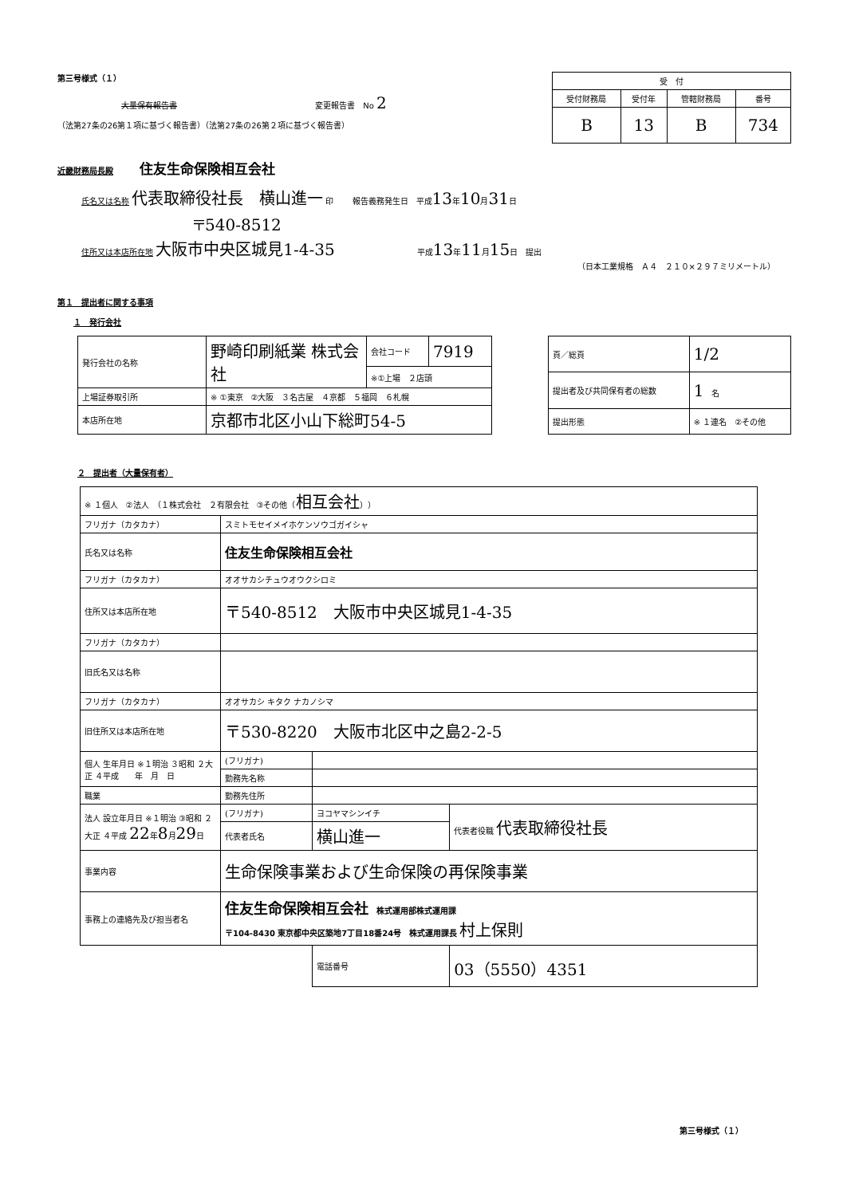第三号様式（１）
大量保有報告書 変更報告書　No 2
（法第27条の26第１項に基づく報告書）（法第27条の26第２項に基づく報告書）
| 受 付 | | | |
| --- | --- | --- | --- |
| 受付財務局 | 受付年 | 管轄財務局 | 番号 |
| B | 13 | B | 734 |
近畿財務局長殿 住友生命保険相互会社
氏名又は名称 代表取締役社長　横山進一 印 報告義務発生日　平成13年10月31日
〒540-8512
住所又は本店所在地 大阪市中央区城見1-4-35 平成13年11月15日　提出
（日本工業規格　Ａ４　２１０×２９７ミリメートル）
第１　提出者に関する事項
１　発行会社
| 発行会社の名称 | 野崎印刷紙業 株式会社 | 会社コード | 7919 |
| | | ※①上場 ２店頭 | |
| 上場証券取引所 | ※ ①東京 ②大阪 ３名古屋 ４京都 ５福岡 ６札幌 | | |
| 本店所在地 | 京都市北区小山下総町54-5 | | |
| 頁／総頁 | 1/2 |
| 提出者及び共同保有者の総数 | 1 名 |
| 提出形態 | ※ １連名 ②その他 |
２　提出者（大量保有者）
| ※ １個人 ②法人 （１株式会社 ２有限会社 ③その他（ 相互会社 ）） | | | | |
| フリガナ（カタカナ） | スミトモセイメイホケンソウゴガイシャ | | | |
| 氏名又は名称 | 住友生命保険相互会社 | | | |
| フリガナ（カタカナ） | オオサカシチュウオウクシロミ | | | |
| 住所又は本店所在地 | 〒540-8512 大阪市中央区城見1-4-35 | | | |
| フリガナ（カタカナ） | | | | |
| 旧氏名又は名称 | | | | |
| フリガナ（カタカナ） | オオサカシ キタク ナカノシマ | | | |
| 旧住所又は本店所在地 | 〒530-8220 大阪市北区中之島2-2-5 | | | |
| 個人 生年月日 ※１明治 ３昭和 ２大正 ４平成 年 月 日 | (フリガナ) | | | |
| | 勤務先名称 | | | |
| 職業 | 勤務先住所 | | | |
| 法人 設立年月日 ※１明治 ③昭和 ２大正 ４平成 22 年 8 月 29 日 | (フリガナ) | ヨコヤマシンイチ | | 代表者役職 代表取締役社長 |
| | 代表者氏名 | 横山進一 | | |
| 事業内容 | 生命保険事業および生命保険の再保険事業 | | | |
| 事務上の連絡先及び担当者名 | 住友生命保険相互会社 株式運用部株式運用課 〒104-8430 東京都中央区築地7丁目18番24号 株式運用課長 村上保則 | | | |
| | | | 電話番号 | 03（5550）4351 |
第三号様式（１）